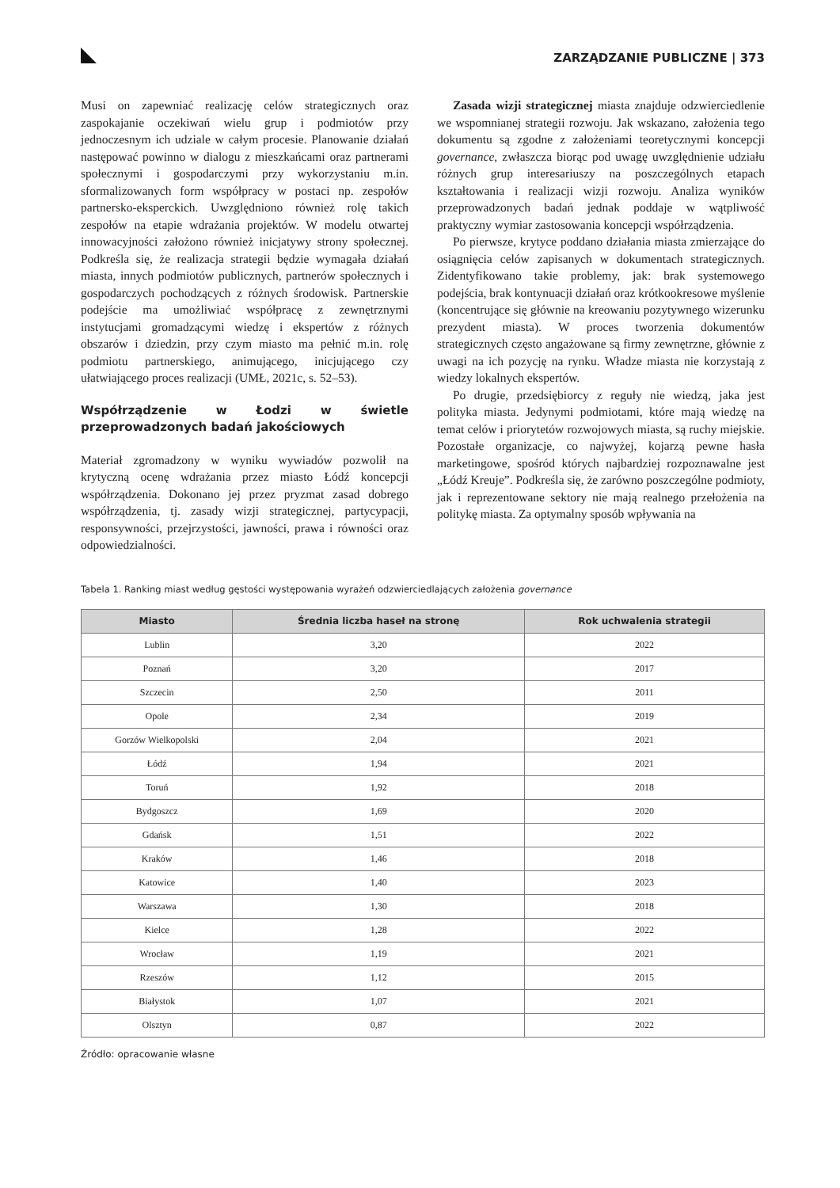ZARZĄDZANIE PUBLICZNE | 373
Musi on zapewniać realizację celów strategicznych oraz zaspokajanie oczekiwań wielu grup i podmiotów przy jednoczesnym ich udziale w całym procesie. Planowanie działań następować powinno w dialogu z mieszkańcami oraz partnerami społecznymi i gospodarczymi przy wykorzystaniu m.in. sformalizowanych form współpracy w postaci np. zespołów partnersko-eksperckich. Uwzględniono również rolę takich zespołów na etapie wdrażania projektów. W modelu otwartej innowacyjności założono również inicjatywy strony społecznej. Podkreśla się, że realizacja strategii będzie wymagała działań miasta, innych podmiotów publicznych, partnerów społecznych i gospodarczych pochodzących z różnych środowisk. Partnerskie podejście ma umożliwiać współpracę z zewnętrznymi instytucjami gromadzącymi wiedzę i ekspertów z różnych obszarów i dziedzin, przy czym miasto ma pełnić m.in. rolę podmiotu partnerskiego, animującego, inicjującego czy ułatwiającego proces realizacji (UMŁ, 2021c, s. 52–53).
Współrządzenie w Łodzi w świetle przeprowadzonych badań jakościowych
Materiał zgromadzony w wyniku wywiadów pozwolił na krytyczną ocenę wdrażania przez miasto Łódź koncepcji współrządzenia. Dokonano jej przez pryzmat zasad dobrego współrządzenia, tj. zasady wizji strategicznej, partycypacji, responsywności, przejrzystości, jawności, prawa i równości oraz odpowiedzialności.
Zasada wizji strategicznej miasta znajduje odzwierciedlenie we wspomnianej strategii rozwoju. Jak wskazano, założenia tego dokumentu są zgodne z założeniami teoretycznymi koncepcji governance, zwłaszcza biorąc pod uwagę uwzględnienie udziału różnych grup interesariuszy na poszczególnych etapach kształtowania i realizacji wizji rozwoju. Analiza wyników przeprowadzonych badań jednak poddaje w wątpliwość praktyczny wymiar zastosowania koncepcji współrządzenia.
Po pierwsze, krytyce poddano działania miasta zmierzające do osiągnięcia celów zapisanych w dokumentach strategicznych. Zidentyfikowano takie problemy, jak: brak systemowego podejścia, brak kontynuacji działań oraz krótkookresowe myślenie (koncentrujące się głównie na kreowaniu pozytywnego wizerunku prezydent miasta). W proces tworzenia dokumentów strategicznych często angażowane są firmy zewnętrzne, głównie z uwagi na ich pozycję na rynku. Władze miasta nie korzystają z wiedzy lokalnych ekspertów.
Po drugie, przedsiębiorcy z reguły nie wiedzą, jaka jest polityka miasta. Jedynymi podmiotami, które mają wiedzę na temat celów i priorytetów rozwojowych miasta, są ruchy miejskie. Pozostałe organizacje, co najwyżej, kojarzą pewne hasła marketingowe, spośród których najbardziej rozpoznawalne jest „Łódź Kreuje”. Podkreśla się, że zarówno poszczególne podmioty, jak i reprezentowane sektory nie mają realnego przełożenia na politykę miasta. Za optymalny sposób wpływania na
Tabela 1. Ranking miast według gęstości występowania wyrażeń odzwierciedlających założenia governance
| Miasto | Średnia liczba haseł na stronę | Rok uchwalenia strategii |
| --- | --- | --- |
| Lublin | 3,20 | 2022 |
| Poznań | 3,20 | 2017 |
| Szczecin | 2,50 | 2011 |
| Opole | 2,34 | 2019 |
| Gorzów Wielkopolski | 2,04 | 2021 |
| Łódź | 1,94 | 2021 |
| Toruń | 1,92 | 2018 |
| Bydgoszcz | 1,69 | 2020 |
| Gdańsk | 1,51 | 2022 |
| Kraków | 1,46 | 2018 |
| Katowice | 1,40 | 2023 |
| Warszawa | 1,30 | 2018 |
| Kielce | 1,28 | 2022 |
| Wrocław | 1,19 | 2021 |
| Rzeszów | 1,12 | 2015 |
| Białystok | 1,07 | 2021 |
| Olsztyn | 0,87 | 2022 |
Źródło: opracowanie własne